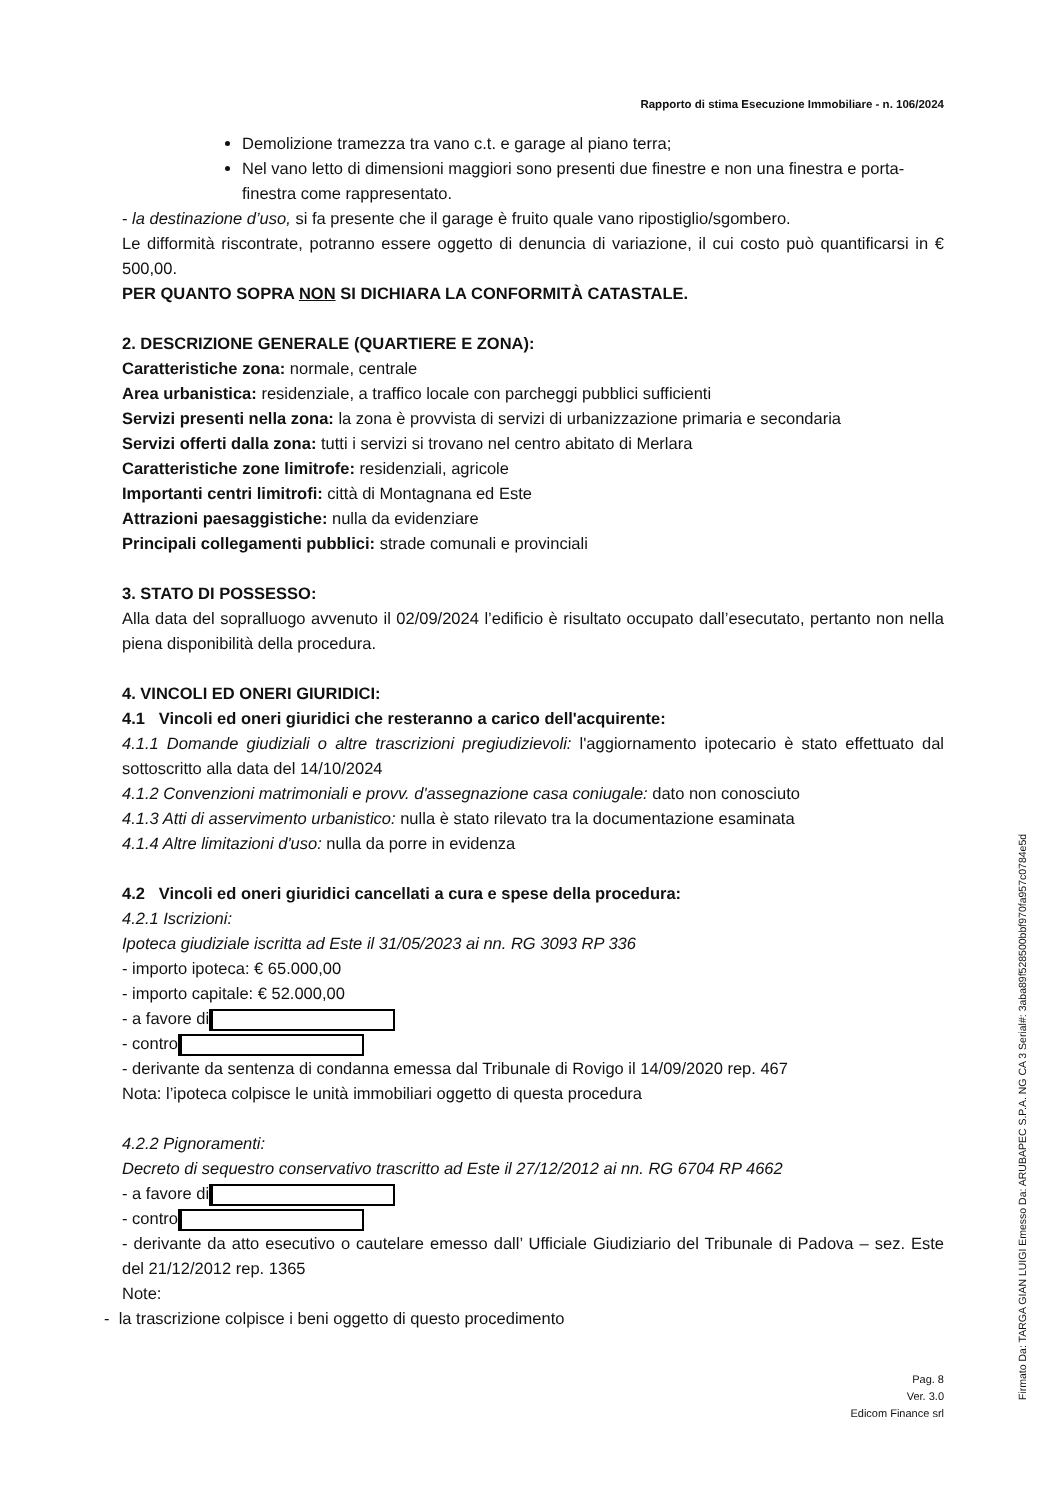Rapporto di stima Esecuzione Immobiliare - n. 106/2024
Demolizione tramezza tra vano c.t. e garage al piano terra;
Nel vano letto di dimensioni maggiori sono presenti due finestre e non una finestra e porta-finestra come rappresentato.
- la destinazione d’uso, si fa presente che il garage è fruito quale vano ripostiglio/sgombero.
Le difformità riscontrate, potranno essere oggetto di denuncia di variazione, il cui costo può quantificarsi in € 500,00.
PER QUANTO SOPRA NON SI DICHIARA LA CONFORMITÀ CATASTALE.
2. DESCRIZIONE GENERALE (QUARTIERE E ZONA):
Caratteristiche zona: normale, centrale
Area urbanistica: residenziale, a traffico locale con parcheggi pubblici sufficienti
Servizi presenti nella zona: la zona è provvista di servizi di urbanizzazione primaria e secondaria
Servizi offerti dalla zona: tutti i servizi si trovano nel centro abitato di Merlara
Caratteristiche zone limitrofe: residenziali, agricole
Importanti centri limitrofi: città di Montagnana ed Este
Attrazioni paesaggistiche: nulla da evidenziare
Principali collegamenti pubblici: strade comunali e provinciali
3. STATO DI POSSESSO:
Alla data del sopralluogo avvenuto il 02/09/2024 l’edificio è risultato occupato dall’esecutato, pertanto non nella piena disponibilità della procedura.
4. VINCOLI ED ONERI GIURIDICI:
4.1 Vincoli ed oneri giuridici che resteranno a carico dell'acquirente:
4.1.1 Domande giudiziali o altre trascrizioni pregiudizievoli: l'aggiornamento ipotecario è stato effettuato dal sottoscritto alla data del 14/10/2024
4.1.2 Convenzioni matrimoniali e provv. d'assegnazione casa coniugale: dato non conosciuto
4.1.3 Atti di asservimento urbanistico: nulla è stato rilevato tra la documentazione esaminata
4.1.4 Altre limitazioni d'uso: nulla da porre in evidenza
4.2 Vincoli ed oneri giuridici cancellati a cura e spese della procedura:
4.2.1 Iscrizioni:
Ipoteca giudiziale iscritta ad Este il 31/05/2023 ai nn. RG 3093 RP 336
- importo ipoteca: € 65.000,00
- importo capitale: € 52.000,00
- a favore di
- contro
- derivante da sentenza di condanna emessa dal Tribunale di Rovigo il 14/09/2020 rep. 467
Nota: l’ipoteca colpisce le unità immobiliari oggetto di questa procedura
4.2.2 Pignoramenti:
Decreto di sequestro conservativo trascritto ad Este il 27/12/2012 ai nn. RG 6704 RP 4662
- a favore di
- contro
- derivante da atto esecutivo o cautelare emesso dall’ Ufficiale Giudiziario del Tribunale di Padova – sez. Este del 21/12/2012 rep. 1365
Note:
- la trascrizione colpisce i beni oggetto di questo procedimento
Pag. 8
Ver. 3.0
Edicom Finance srl
Firmato Da: TARGA GIAN LUIGI Emesso Da: ARUBAPEC S.P.A. NG CA 3 Serial#: 3aba89f528500bbf970fa957c0784e5d